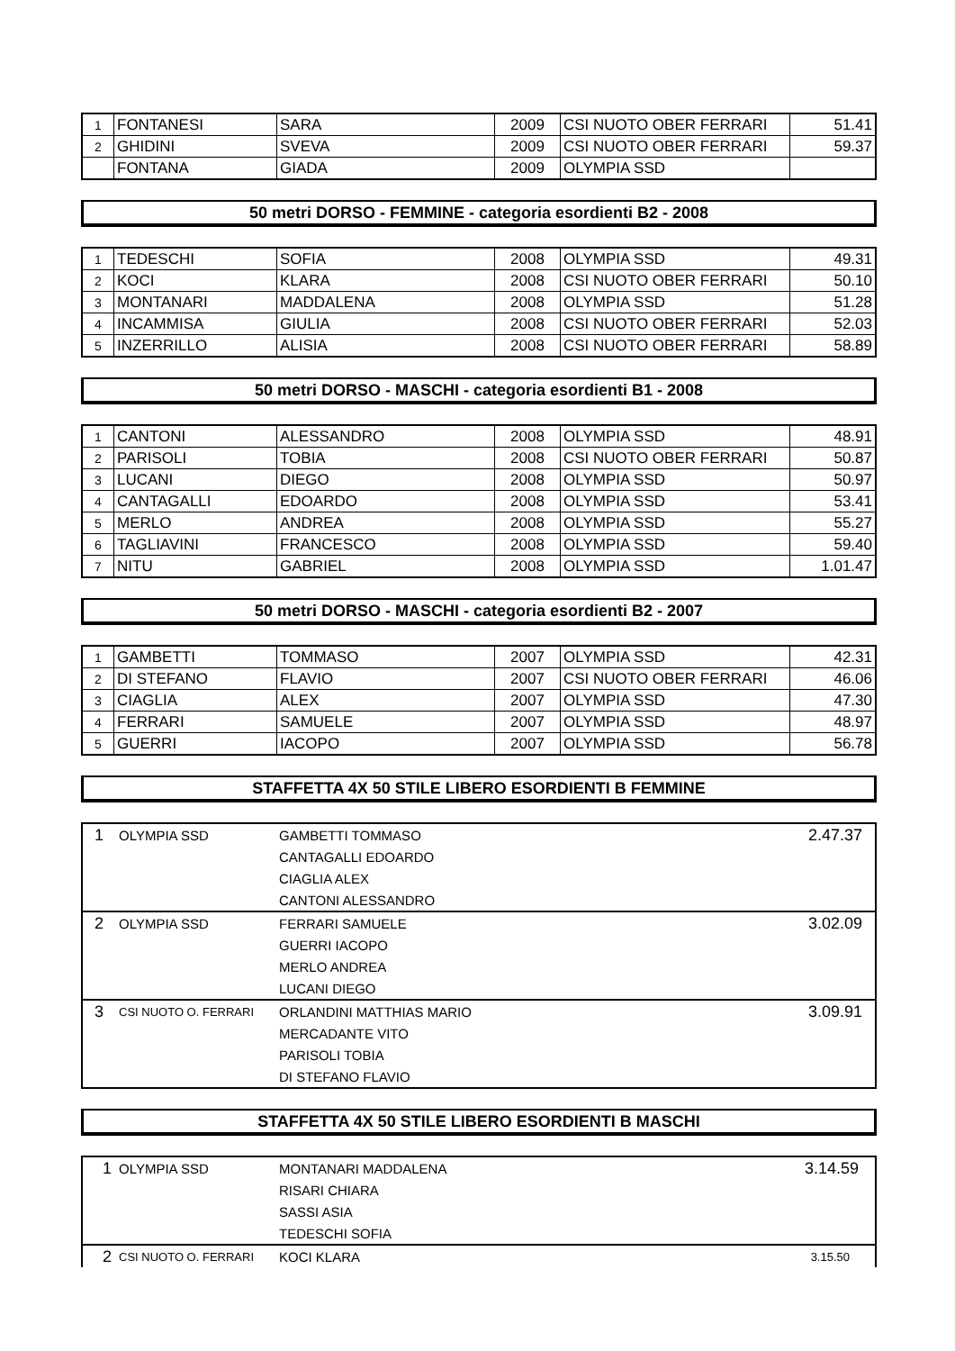| 1 | FONTANESI | SARA | 2009 | CSI NUOTO OBER FERRARI | 51.41 |
| 2 | GHIDINI | SVEVA | 2009 | CSI NUOTO OBER FERRARI | 59.37 |
| | FONTANA | GIADA | 2009 | OLYMPIA SSD | |
50 metri DORSO - FEMMINE - categoria esordienti B2 - 2008
| 1 | TEDESCHI | SOFIA | 2008 | OLYMPIA SSD | 49.31 |
| 2 | KOCI | KLARA | 2008 | CSI NUOTO OBER FERRARI | 50.10 |
| 3 | MONTANARI | MADDALENA | 2008 | OLYMPIA SSD | 51.28 |
| 4 | INCAMMISA | GIULIA | 2008 | CSI NUOTO OBER FERRARI | 52.03 |
| 5 | INZERRILLO | ALISIA | 2008 | CSI NUOTO OBER FERRARI | 58.89 |
50 metri DORSO - MASCHI - categoria esordienti B1 - 2008
| 1 | CANTONI | ALESSANDRO | 2008 | OLYMPIA SSD | 48.91 |
| 2 | PARISOLI | TOBIA | 2008 | CSI NUOTO OBER FERRARI | 50.87 |
| 3 | LUCANI | DIEGO | 2008 | OLYMPIA SSD | 50.97 |
| 4 | CANTAGALLI | EDOARDO | 2008 | OLYMPIA SSD | 53.41 |
| 5 | MERLO | ANDREA | 2008 | OLYMPIA SSD | 55.27 |
| 6 | TAGLIAVINI | FRANCESCO | 2008 | OLYMPIA SSD | 59.40 |
| 7 | NITU | GABRIEL | 2008 | OLYMPIA SSD | 1.01.47 |
50 metri DORSO - MASCHI - categoria esordienti B2 - 2007
| 1 | GAMBETTI | TOMMASO | 2007 | OLYMPIA SSD | 42.31 |
| 2 | DI STEFANO | FLAVIO | 2007 | CSI NUOTO OBER FERRARI | 46.06 |
| 3 | CIAGLIA | ALEX | 2007 | OLYMPIA SSD | 47.30 |
| 4 | FERRARI | SAMUELE | 2007 | OLYMPIA SSD | 48.97 |
| 5 | GUERRI | IACOPO | 2007 | OLYMPIA SSD | 56.78 |
STAFFETTA 4X 50 STILE LIBERO ESORDIENTI B FEMMINE
| 1 | OLYMPIA SSD | GAMBETTI TOMMASO | 2.47.37 |
| | | CANTAGALLI EDOARDO | |
| | | CIAGLIA ALEX | |
| | | CANTONI ALESSANDRO | |
| 2 | OLYMPIA SSD | FERRARI SAMUELE | 3.02.09 |
| | | GUERRI IACOPO | |
| | | MERLO ANDREA | |
| | | LUCANI DIEGO | |
| 3 | CSI NUOTO O. FERRARI | ORLANDINI MATTHIAS MARIO | 3.09.91 |
| | | MERCADANTE VITO | |
| | | PARISOLI TOBIA | |
| | | DI STEFANO FLAVIO | |
STAFFETTA 4X 50 STILE LIBERO ESORDIENTI B MASCHI
| 1 | OLYMPIA SSD | MONTANARI MADDALENA | 3.14.59 |
| | | RISARI CHIARA | |
| | | SASSI ASIA | |
| | | TEDESCHI SOFIA | |
| 2 | CSI NUOTO O. FERRARI | KOCI KLARA | 3.15.50 |